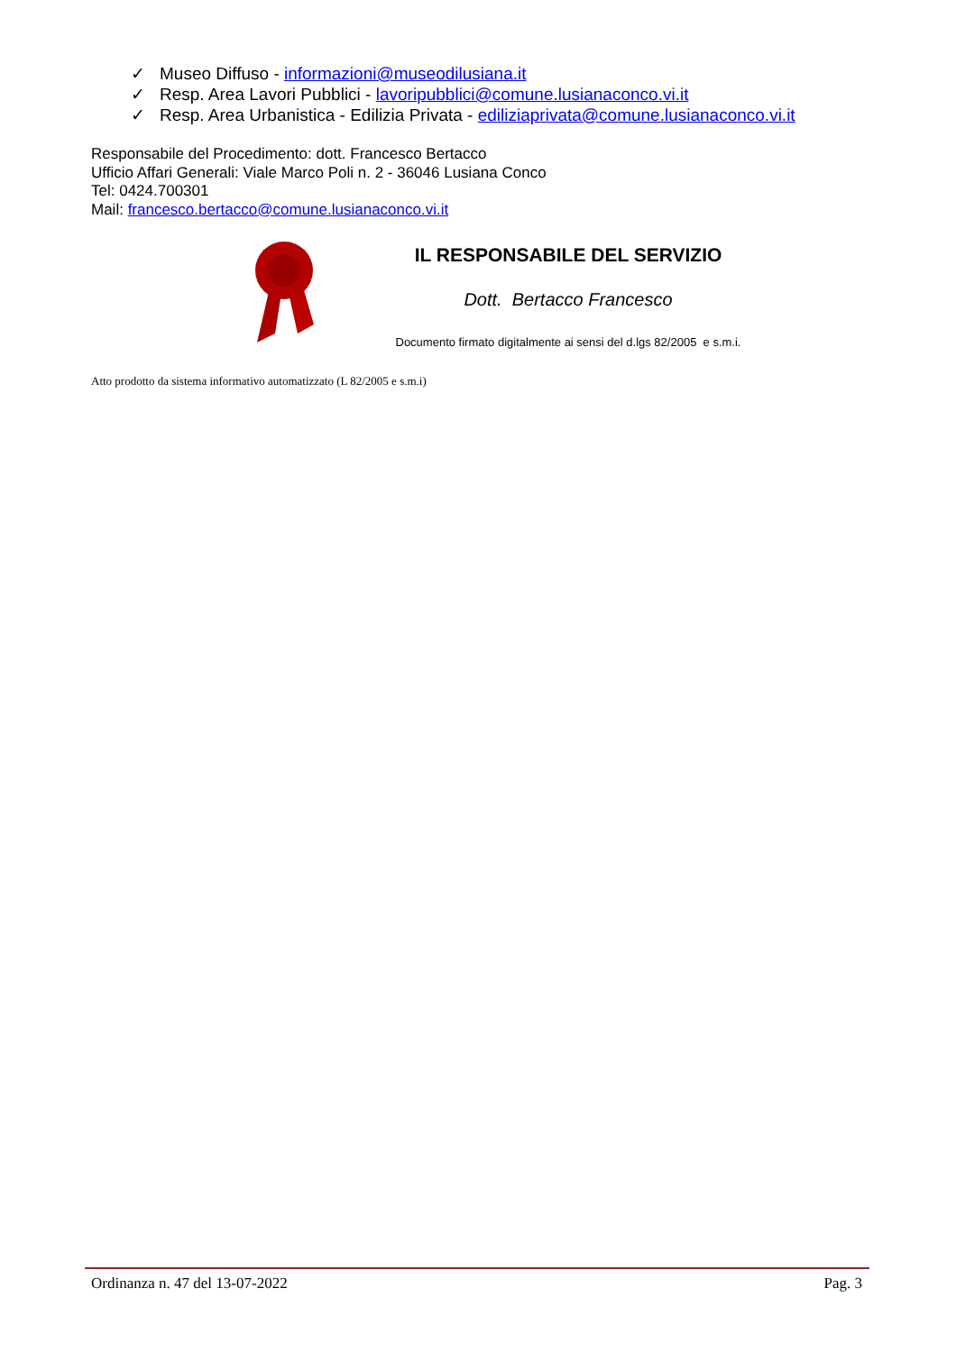✓ Museo Diffuso - informazioni@museodilusiana.it
✓ Resp. Area Lavori Pubblici - lavoripubblici@comune.lusianaconco.vi.it
✓ Resp. Area Urbanistica - Edilizia Privata - ediliziaprivata@comune.lusianaconco.vi.it
Responsabile del Procedimento: dott. Francesco Bertacco
Ufficio Affari Generali: Viale Marco Poli n. 2 - 36046 Lusiana Conco
Tel: 0424.700301
Mail: francesco.bertacco@comune.lusianaconco.vi.it
IL RESPONSABILE DEL SERVIZIO
Dott. Bertacco Francesco
Documento firmato digitalmente ai sensi del d.lgs 82/2005 e s.m.i.
Atto prodotto da sistema informativo automatizzato (L 82/2005 e s.m.i)
Ordinanza n. 47 del 13-07-2022 Pag. 3